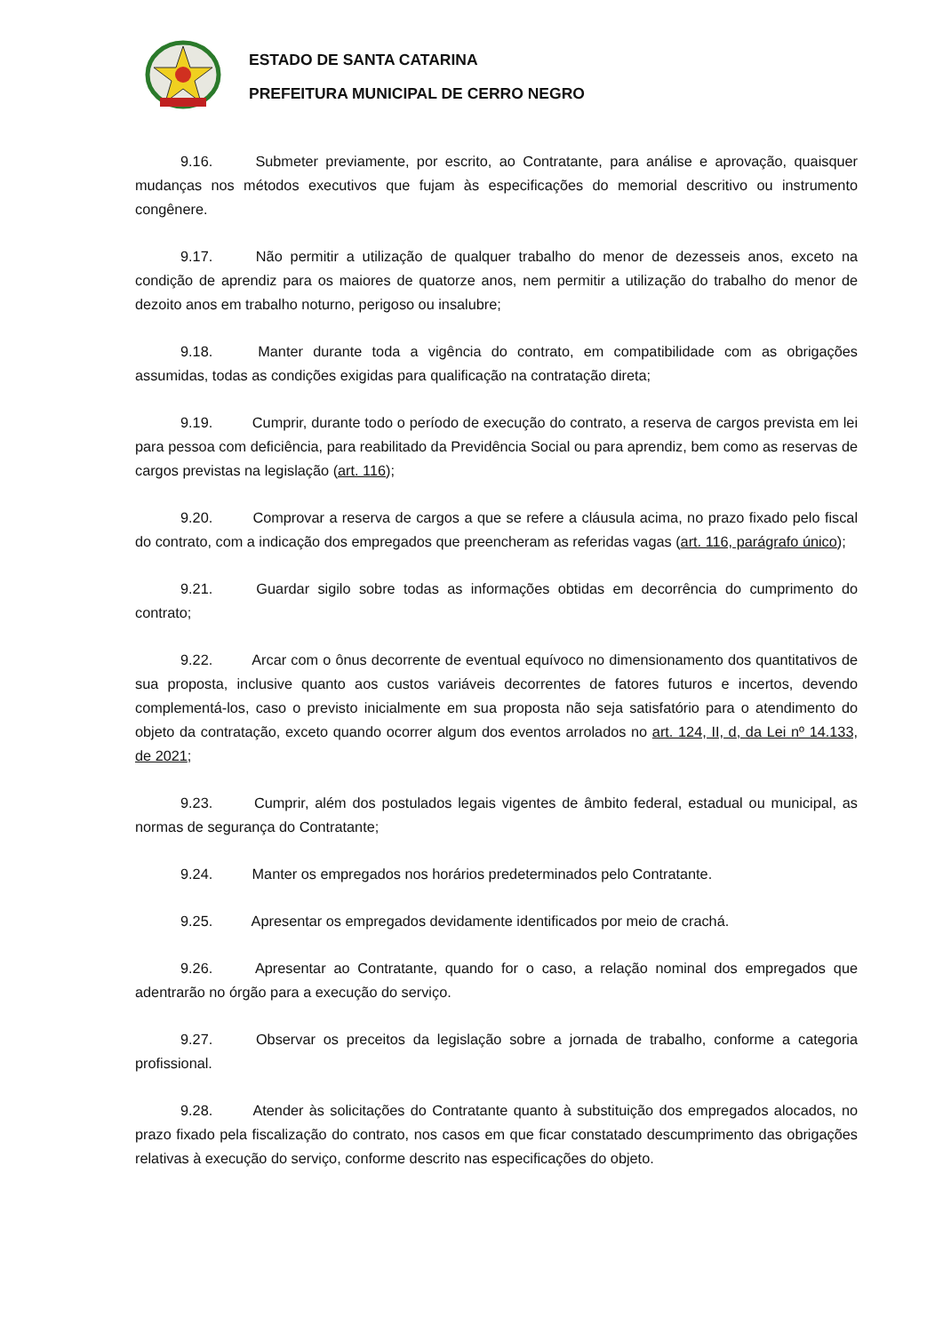ESTADO DE SANTA CATARINA
PREFEITURA MUNICIPAL DE CERRO NEGRO
9.16. Submeter previamente, por escrito, ao Contratante, para análise e aprovação, quaisquer mudanças nos métodos executivos que fujam às especificações do memorial descritivo ou instrumento congênere.
9.17. Não permitir a utilização de qualquer trabalho do menor de dezesseis anos, exceto na condição de aprendiz para os maiores de quatorze anos, nem permitir a utilização do trabalho do menor de dezoito anos em trabalho noturno, perigoso ou insalubre;
9.18. Manter durante toda a vigência do contrato, em compatibilidade com as obrigações assumidas, todas as condições exigidas para qualificação na contratação direta;
9.19. Cumprir, durante todo o período de execução do contrato, a reserva de cargos prevista em lei para pessoa com deficiência, para reabilitado da Previdência Social ou para aprendiz, bem como as reservas de cargos previstas na legislação (art. 116);
9.20. Comprovar a reserva de cargos a que se refere a cláusula acima, no prazo fixado pelo fiscal do contrato, com a indicação dos empregados que preencheram as referidas vagas (art. 116, parágrafo único);
9.21. Guardar sigilo sobre todas as informações obtidas em decorrência do cumprimento do contrato;
9.22. Arcar com o ônus decorrente de eventual equívoco no dimensionamento dos quantitativos de sua proposta, inclusive quanto aos custos variáveis decorrentes de fatores futuros e incertos, devendo complementá-los, caso o previsto inicialmente em sua proposta não seja satisfatório para o atendimento do objeto da contratação, exceto quando ocorrer algum dos eventos arrolados no art. 124, II, d, da Lei nº 14.133, de 2021;
9.23. Cumprir, além dos postulados legais vigentes de âmbito federal, estadual ou municipal, as normas de segurança do Contratante;
9.24. Manter os empregados nos horários predeterminados pelo Contratante.
9.25. Apresentar os empregados devidamente identificados por meio de crachá.
9.26. Apresentar ao Contratante, quando for o caso, a relação nominal dos empregados que adentrarão no órgão para a execução do serviço.
9.27. Observar os preceitos da legislação sobre a jornada de trabalho, conforme a categoria profissional.
9.28. Atender às solicitações do Contratante quanto à substituição dos empregados alocados, no prazo fixado pela fiscalização do contrato, nos casos em que ficar constatado descumprimento das obrigações relativas à execução do serviço, conforme descrito nas especificações do objeto.